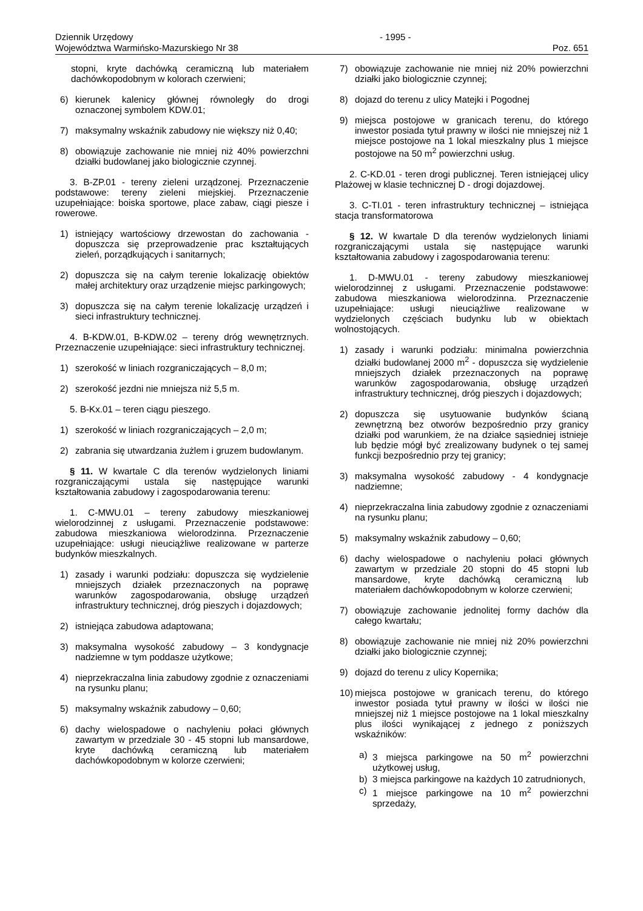Dziennik Urzędowy
Województwa Warmińsko-Mazurskiego Nr 38
- 1995 -
Poz. 651
stopni, kryte dachówką ceramiczną lub materiałem dachówkopodobnym w kolorach czerwieni;
6) kierunek kalenicy głównej równoległy do drogi oznaczonej symbolem KDW.01;
7) maksymalny wskaźnik zabudowy nie większy niż 0,40;
8) obowiązuje zachowanie nie mniej niż 40% powierzchni działki budowlanej jako biologicznie czynnej.
3. B-ZP.01 - tereny zieleni urządzonej. Przeznaczenie podstawowe: tereny zieleni miejskiej. Przeznaczenie uzupełniające: boiska sportowe, place zabaw, ciągi piesze i rowerowe.
1) istniejący wartościowy drzewostan do zachowania - dopuszcza się przeprowadzenie prac kształtujących zieleń, porządkujących i sanitarnych;
2) dopuszcza się na całym terenie lokalizację obiektów małej architektury oraz urządzenie miejsc parkingowych;
3) dopuszcza się na całym terenie lokalizację urządzeń i sieci infrastruktury technicznej.
4. B-KDW.01, B-KDW.02 – tereny dróg wewnętrznych. Przeznaczenie uzupełniające: sieci infrastruktury technicznej.
1) szerokość w liniach rozgraniczających – 8,0 m;
2) szerokość jezdni nie mniejsza niż 5,5 m.
5. B-Kx.01 – teren ciągu pieszego.
1) szerokość w liniach rozgraniczających – 2,0 m;
2) zabrania się utwardzania żużlem i gruzem budowlanym.
§ 11. W kwartale C dla terenów wydzielonych liniami rozgraniczającymi ustala się następujące warunki kształtowania zabudowy i zagospodarowania terenu:
1. C-MWU.01 – tereny zabudowy mieszkaniowej wielorodzinnej z usługami. Przeznaczenie podstawowe: zabudowa mieszkaniowa wielorodzinna. Przeznaczenie uzupełniające: usługi nieuciążliwe realizowane w parterze budynków mieszkalnych.
1) zasady i warunki podziału: dopuszcza się wydzielenie mniejszych działek przeznaczonych na poprawę warunków zagospodarowania, obsługę urządzeń infrastruktury technicznej, dróg pieszych i dojazdowych;
2) istniejąca zabudowa adaptowana;
3) maksymalna wysokość zabudowy – 3 kondygnacje nadziemne w tym poddasze użytkowe;
4) nieprzekraczalna linia zabudowy zgodnie z oznaczeniami na rysunku planu;
5) maksymalny wskaźnik zabudowy – 0,60;
6) dachy wielospadowe o nachyleniu połaci głównych zawartym w przedziale 30 - 45 stopni lub mansardowe, kryte dachówką ceramiczną lub materiałem dachówkopodobnym w kolorze czerwieni;
7) obowiązuje zachowanie nie mniej niż 20% powierzchni działki jako biologicznie czynnej;
8) dojazd do terenu z ulicy Matejki i Pogodnej
9) miejsca postojowe w granicach terenu, do którego inwestor posiada tytuł prawny w ilości nie mniejszej niż 1 miejsce postojowe na 1 lokal mieszkalny plus 1 miejsce postojowe na 50 m<sup>2</sup> powierzchni usług.
2. C-KD.01 - teren drogi publicznej. Teren istniejącej ulicy Plażowej w klasie technicznej D - drogi dojazdowej.
3. C-TI.01 - teren infrastruktury technicznej – istniejąca stacja transformatorowa
§ 12. W kwartale D dla terenów wydzielonych liniami rozgraniczającymi ustala się następujące warunki kształtowania zabudowy i zagospodarowania terenu:
1. D-MWU.01 - tereny zabudowy mieszkaniowej wielorodzinnej z usługami. Przeznaczenie podstawowe: zabudowa mieszkaniowa wielorodzinna. Przeznaczenie uzupełniające: usługi nieuciążliwe realizowane w wydzielonych częściach budynku lub w obiektach wolnostojących.
1) zasady i warunki podziału: minimalna powierzchnia działki budowlanej 2000 m<sup>2</sup> - dopuszcza się wydzielenie mniejszych działek przeznaczonych na poprawę warunków zagospodarowania, obsługę urządzeń infrastruktury technicznej, dróg pieszych i dojazdowych;
2) dopuszcza się usytuowanie budynków ścianą zewnętrzną bez otworów bezpośrednio przy granicy działki pod warunkiem, że na działce sąsiedniej istnieje lub będzie mógł być zrealizowany budynek o tej samej funkcji bezpośrednio przy tej granicy;
3) maksymalna wysokość zabudowy - 4 kondygnacje nadziemne;
4) nieprzekraczalna linia zabudowy zgodnie z oznaczeniami na rysunku planu;
5) maksymalny wskaźnik zabudowy – 0,60;
6) dachy wielospadowe o nachyleniu połaci głównych zawartym w przedziale 20 stopni do 45 stopni lub mansardowe, kryte dachówką ceramiczną lub materiałem dachówkopodobnym w kolorze czerwieni;
7) obowiązuje zachowanie jednolitej formy dachów dla całego kwartału;
8) obowiązuje zachowanie nie mniej niż 20% powierzchni działki jako biologicznie czynnej;
9) dojazd do terenu z ulicy Kopernika;
10) miejsca postojowe w granicach terenu, do którego inwestor posiada tytuł prawny w ilości w ilości nie mniejszej niż 1 miejsce postojowe na 1 lokal mieszkalny plus ilości wynikającej z jednego z poniższych wskaźników:
a) 3 miejsca parkingowe na 50 m<sup>2</sup> powierzchni użytkowej usług,
b) 3 miejsca parkingowe na każdych 10 zatrudnionych,
c) 1 miejsce parkingowe na 10 m<sup>2</sup> powierzchni sprzedaży,